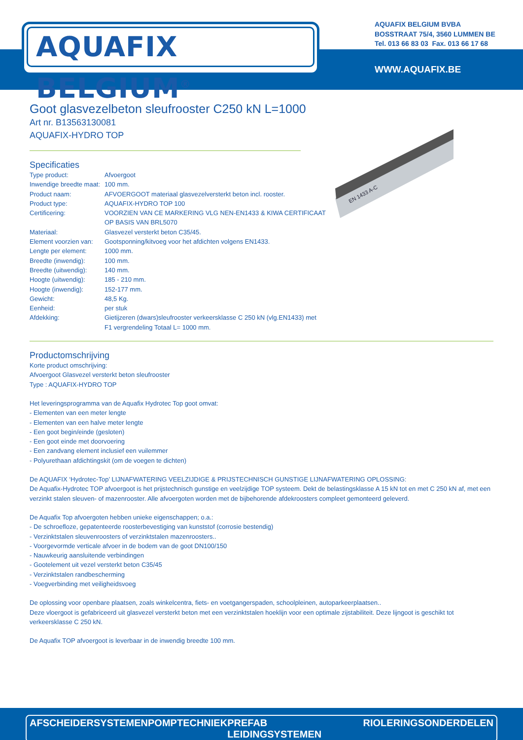AQUAFIX BELGIUM<sup>®</sup>
AQUAFIX BELGIUM BVBA
BOSSTRAAT 75/4, 3560 LUMMEN BE
Tel. 013 66 83 03 Fax. 013 66 17 68
WWW.AQUAFIX.BE
EN 1433 A-C
Goot glasvezelbeton sleufrooster C250 kN L=1000
Art nr. B13563130081
AQUAFIX-HYDRO TOP
Specificaties
| Type product: | Afvoergoot |
| Inwendige breedte maat: | 100 mm. |
| Product naam: | AFVOERGOOT materiaal glasvezelversterkt beton incl. rooster. |
| Product type: | AQUAFIX-HYDRO TOP 100 |
| Certificering: | VOORZIEN VAN CE MARKERING VLG NEN-EN1433 & KIWA CERTIFICAAT OP BASIS VAN BRL5070 |
| Materiaal: | Glasvezel versterkt beton C35/45. |
| Element voorzien van: | Gootsponning/kitvoeg voor het afdichten volgens EN1433. |
| Lengte per element: | 1000 mm. |
| Breedte (inwendig): | 100 mm. |
| Breedte (uitwendig): | 140 mm. |
| Hoogte (uitwendig): | 185 - 210 mm. |
| Hoogte (inwendig): | 152-177 mm. |
| Gewicht: | 48,5 Kg. |
| Eenheid: | per stuk |
| Afdekking: | Gietijzeren (dwars)sleufrooster verkeersklasse C 250 kN (vlg.EN1433) met F1 vergrendeling Totaal L= 1000 mm. |
Productomschrijving
Korte product omschrijving:
Afvoergoot Glasvezel versterkt beton sleufrooster
Type : AQUAFIX-HYDRO TOP
Het leveringsprogramma van de Aquafix Hydrotec Top goot omvat:
- Elementen van een meter lengte
- Elementen van een halve meter lengte
- Een goot begin/einde (gesloten)
- Een goot einde met doorvoering
- Een zandvang element inclusief een vuilemmer
- Polyurethaan afdichtingskit (om de voegen te dichten)
De AQUAFIX ‘Hydrotec-Top’ LIJNAFWATERING VEELZIJDIGE & PRIJSTECHNISCH GUNSTIGE LIJNAFWATERING OPLOSSING:
De Aquafix-Hydrotec TOP afvoergoot is het prijstechnisch gunstige en veelzijdige TOP systeem. Dekt de belastingsklasse A 15 kN tot en met C 250 kN af, met een verzinkt stalen sleuven- of mazenrooster. Alle afvoergoten worden met de bijbehorende afdekroosters compleet gemonteerd geleverd.
De Aquafix Top afvoergoten hebben unieke eigenschappen; o.a.:
- De schroefloze, gepatenteerde roosterbevestiging van kunststof (corrosie bestendig)
- Verzinktstalen sleuvenroosters of verzinktstalen mazenroosters..
- Voorgevormde verticale afvoer in de bodem van de goot DN100/150
- Nauwkeurig aansluitende verbindingen
- Gootelement uit vezel versterkt beton C35/45
- Verzinktstalen randbescherming
- Voegverbinding met veiligheidsvoeg
De oplossing voor openbare plaatsen, zoals winkelcentra, fiets- en voetgangerspaden, schoolpleinen, autoparkeerplaatsen..
Deze vloergoot is gefabriceerd uit glasvezel versterkt beton met een verzinktstalen hoeklijn voor een optimale zijstabiliteit. Deze lijngoot is geschikt tot verkeersklasse C 250 kN.
De Aquafix TOP afvoergoot is leverbaar in de inwendig breedte 100 mm.
AFSCHEIDERSYSTEMEN POMPTECHNIEK PREFAB LEIDINGSYSTEMEN RIOLERINGSONDERDELEN